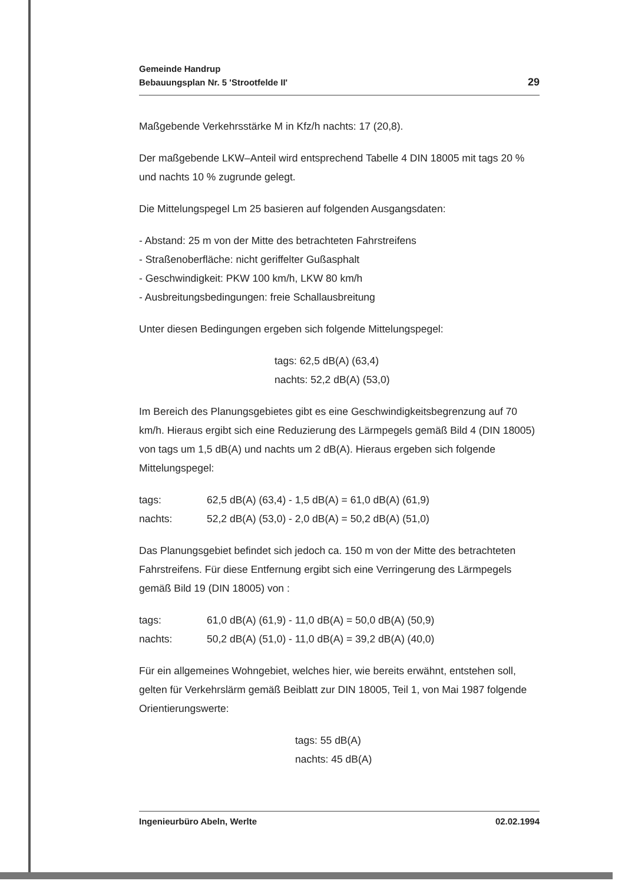Gemeinde Handrup
Bebauungsplan Nr. 5 'Strootfelde II'
29
Maßgebende Verkehrsstärke M in Kfz/h nachts: 17 (20,8).
Der maßgebende LKW–Anteil wird entsprechend Tabelle 4 DIN 18005 mit tags 20 % und nachts 10 % zugrunde gelegt.
Die Mittelungspegel Lm 25 basieren auf folgenden Ausgangsdaten:
- Abstand: 25 m von der Mitte des betrachteten Fahrstreifens
- Straßenoberfläche: nicht geriffelter Gußasphalt
- Geschwindigkeit: PKW 100 km/h, LKW 80 km/h
- Ausbreitungsbedingungen: freie Schallausbreitung
Unter diesen Bedingungen ergeben sich folgende Mittelungspegel:
tags: 62,5 dB(A) (63,4)
nachts: 52,2 dB(A) (53,0)
Im Bereich des Planungsgebietes gibt es eine Geschwindigkeitsbegrenzung auf 70 km/h. Hieraus ergibt sich eine Reduzierung des Lärmpegels gemäß Bild 4 (DIN 18005) von tags um 1,5 dB(A) und nachts um 2 dB(A). Hieraus ergeben sich folgende Mittelungspegel:
| tags: | 62,5 dB(A) (63,4) - 1,5 dB(A) = 61,0 dB(A) (61,9) |
| nachts: | 52,2 dB(A) (53,0) - 2,0 dB(A) = 50,2 dB(A) (51,0) |
Das Planungsgebiet befindet sich jedoch ca. 150 m von der Mitte des betrachteten Fahrstreifens. Für diese Entfernung ergibt sich eine Verringerung des Lärmpegels gemäß Bild 19 (DIN 18005) von :
| tags: | 61,0 dB(A) (61,9) - 11,0 dB(A) = 50,0 dB(A) (50,9) |
| nachts: | 50,2 dB(A) (51,0) - 11,0 dB(A) = 39,2 dB(A) (40,0) |
Für ein allgemeines Wohngebiet, welches hier, wie bereits erwähnt, entstehen soll, gelten für Verkehrslärm gemäß Beiblatt zur DIN 18005, Teil 1, von Mai 1987 folgende Orientierungswerte:
tags: 55 dB(A)
nachts: 45 dB(A)
Ingenieurbüro Abeln, Werlte 02.02.1994